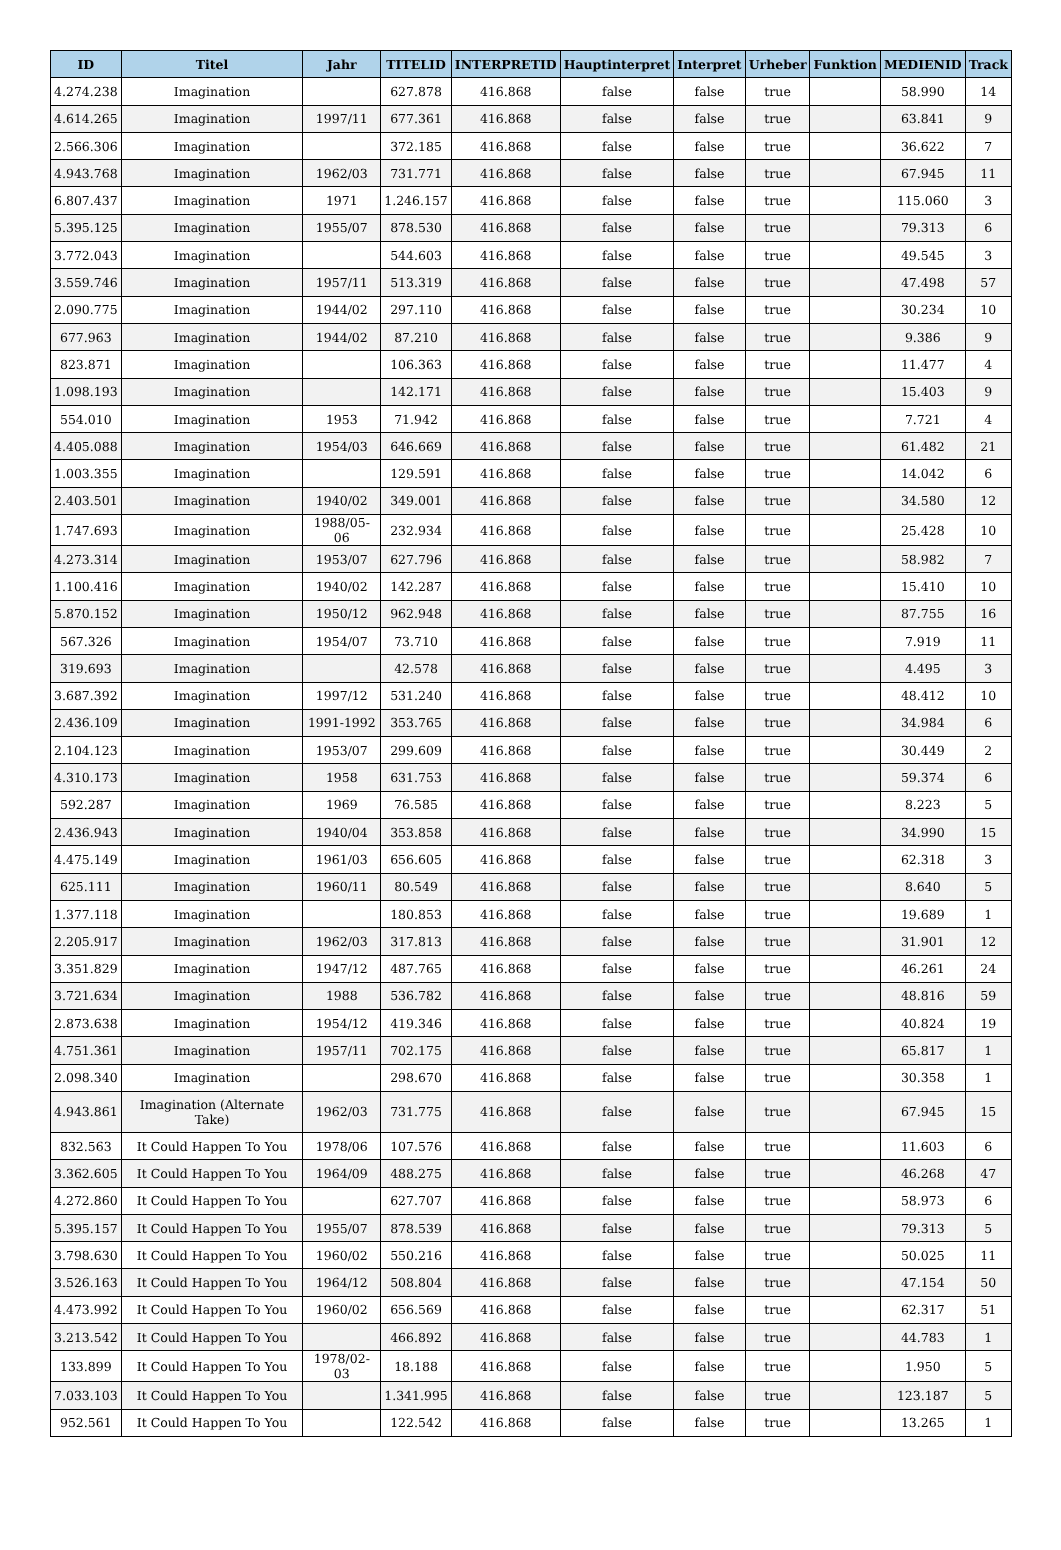| ID | Titel | Jahr | TITELID | INTERPRETID | Hauptinterpret | Interpret | Urheber | Funktion | MEDIENID | Track |
| --- | --- | --- | --- | --- | --- | --- | --- | --- | --- | --- |
| 4.274.238 | Imagination | | 627.878 | 416.868 | false | false | true | | 58.990 | 14 |
| 4.614.265 | Imagination | 1997/11 | 677.361 | 416.868 | false | false | true | | 63.841 | 9 |
| 2.566.306 | Imagination | | 372.185 | 416.868 | false | false | true | | 36.622 | 7 |
| 4.943.768 | Imagination | 1962/03 | 731.771 | 416.868 | false | false | true | | 67.945 | 11 |
| 6.807.437 | Imagination | 1971 | 1.246.157 | 416.868 | false | false | true | | 115.060 | 3 |
| 5.395.125 | Imagination | 1955/07 | 878.530 | 416.868 | false | false | true | | 79.313 | 6 |
| 3.772.043 | Imagination | | 544.603 | 416.868 | false | false | true | | 49.545 | 3 |
| 3.559.746 | Imagination | 1957/11 | 513.319 | 416.868 | false | false | true | | 47.498 | 57 |
| 2.090.775 | Imagination | 1944/02 | 297.110 | 416.868 | false | false | true | | 30.234 | 10 |
| 677.963 | Imagination | 1944/02 | 87.210 | 416.868 | false | false | true | | 9.386 | 9 |
| 823.871 | Imagination | | 106.363 | 416.868 | false | false | true | | 11.477 | 4 |
| 1.098.193 | Imagination | | 142.171 | 416.868 | false | false | true | | 15.403 | 9 |
| 554.010 | Imagination | 1953 | 71.942 | 416.868 | false | false | true | | 7.721 | 4 |
| 4.405.088 | Imagination | 1954/03 | 646.669 | 416.868 | false | false | true | | 61.482 | 21 |
| 1.003.355 | Imagination | | 129.591 | 416.868 | false | false | true | | 14.042 | 6 |
| 2.403.501 | Imagination | 1940/02 | 349.001 | 416.868 | false | false | true | | 34.580 | 12 |
| 1.747.693 | Imagination | 1988/05-06 | 232.934 | 416.868 | false | false | true | | 25.428 | 10 |
| 4.273.314 | Imagination | 1953/07 | 627.796 | 416.868 | false | false | true | | 58.982 | 7 |
| 1.100.416 | Imagination | 1940/02 | 142.287 | 416.868 | false | false | true | | 15.410 | 10 |
| 5.870.152 | Imagination | 1950/12 | 962.948 | 416.868 | false | false | true | | 87.755 | 16 |
| 567.326 | Imagination | 1954/07 | 73.710 | 416.868 | false | false | true | | 7.919 | 11 |
| 319.693 | Imagination | | 42.578 | 416.868 | false | false | true | | 4.495 | 3 |
| 3.687.392 | Imagination | 1997/12 | 531.240 | 416.868 | false | false | true | | 48.412 | 10 |
| 2.436.109 | Imagination | 1991-1992 | 353.765 | 416.868 | false | false | true | | 34.984 | 6 |
| 2.104.123 | Imagination | 1953/07 | 299.609 | 416.868 | false | false | true | | 30.449 | 2 |
| 4.310.173 | Imagination | 1958 | 631.753 | 416.868 | false | false | true | | 59.374 | 6 |
| 592.287 | Imagination | 1969 | 76.585 | 416.868 | false | false | true | | 8.223 | 5 |
| 2.436.943 | Imagination | 1940/04 | 353.858 | 416.868 | false | false | true | | 34.990 | 15 |
| 4.475.149 | Imagination | 1961/03 | 656.605 | 416.868 | false | false | true | | 62.318 | 3 |
| 625.111 | Imagination | 1960/11 | 80.549 | 416.868 | false | false | true | | 8.640 | 5 |
| 1.377.118 | Imagination | | 180.853 | 416.868 | false | false | true | | 19.689 | 1 |
| 2.205.917 | Imagination | 1962/03 | 317.813 | 416.868 | false | false | true | | 31.901 | 12 |
| 3.351.829 | Imagination | 1947/12 | 487.765 | 416.868 | false | false | true | | 46.261 | 24 |
| 3.721.634 | Imagination | 1988 | 536.782 | 416.868 | false | false | true | | 48.816 | 59 |
| 2.873.638 | Imagination | 1954/12 | 419.346 | 416.868 | false | false | true | | 40.824 | 19 |
| 4.751.361 | Imagination | 1957/11 | 702.175 | 416.868 | false | false | true | | 65.817 | 1 |
| 2.098.340 | Imagination | | 298.670 | 416.868 | false | false | true | | 30.358 | 1 |
| 4.943.861 | Imagination (Alternate Take) | 1962/03 | 731.775 | 416.868 | false | false | true | | 67.945 | 15 |
| 832.563 | It Could Happen To You | 1978/06 | 107.576 | 416.868 | false | false | true | | 11.603 | 6 |
| 3.362.605 | It Could Happen To You | 1964/09 | 488.275 | 416.868 | false | false | true | | 46.268 | 47 |
| 4.272.860 | It Could Happen To You | | 627.707 | 416.868 | false | false | true | | 58.973 | 6 |
| 5.395.157 | It Could Happen To You | 1955/07 | 878.539 | 416.868 | false | false | true | | 79.313 | 5 |
| 3.798.630 | It Could Happen To You | 1960/02 | 550.216 | 416.868 | false | false | true | | 50.025 | 11 |
| 3.526.163 | It Could Happen To You | 1964/12 | 508.804 | 416.868 | false | false | true | | 47.154 | 50 |
| 4.473.992 | It Could Happen To You | 1960/02 | 656.569 | 416.868 | false | false | true | | 62.317 | 51 |
| 3.213.542 | It Could Happen To You | | 466.892 | 416.868 | false | false | true | | 44.783 | 1 |
| 133.899 | It Could Happen To You | 1978/02-03 | 18.188 | 416.868 | false | false | true | | 1.950 | 5 |
| 7.033.103 | It Could Happen To You | | 1.341.995 | 416.868 | false | false | true | | 123.187 | 5 |
| 952.561 | It Could Happen To You | | 122.542 | 416.868 | false | false | true | | 13.265 | 1 |